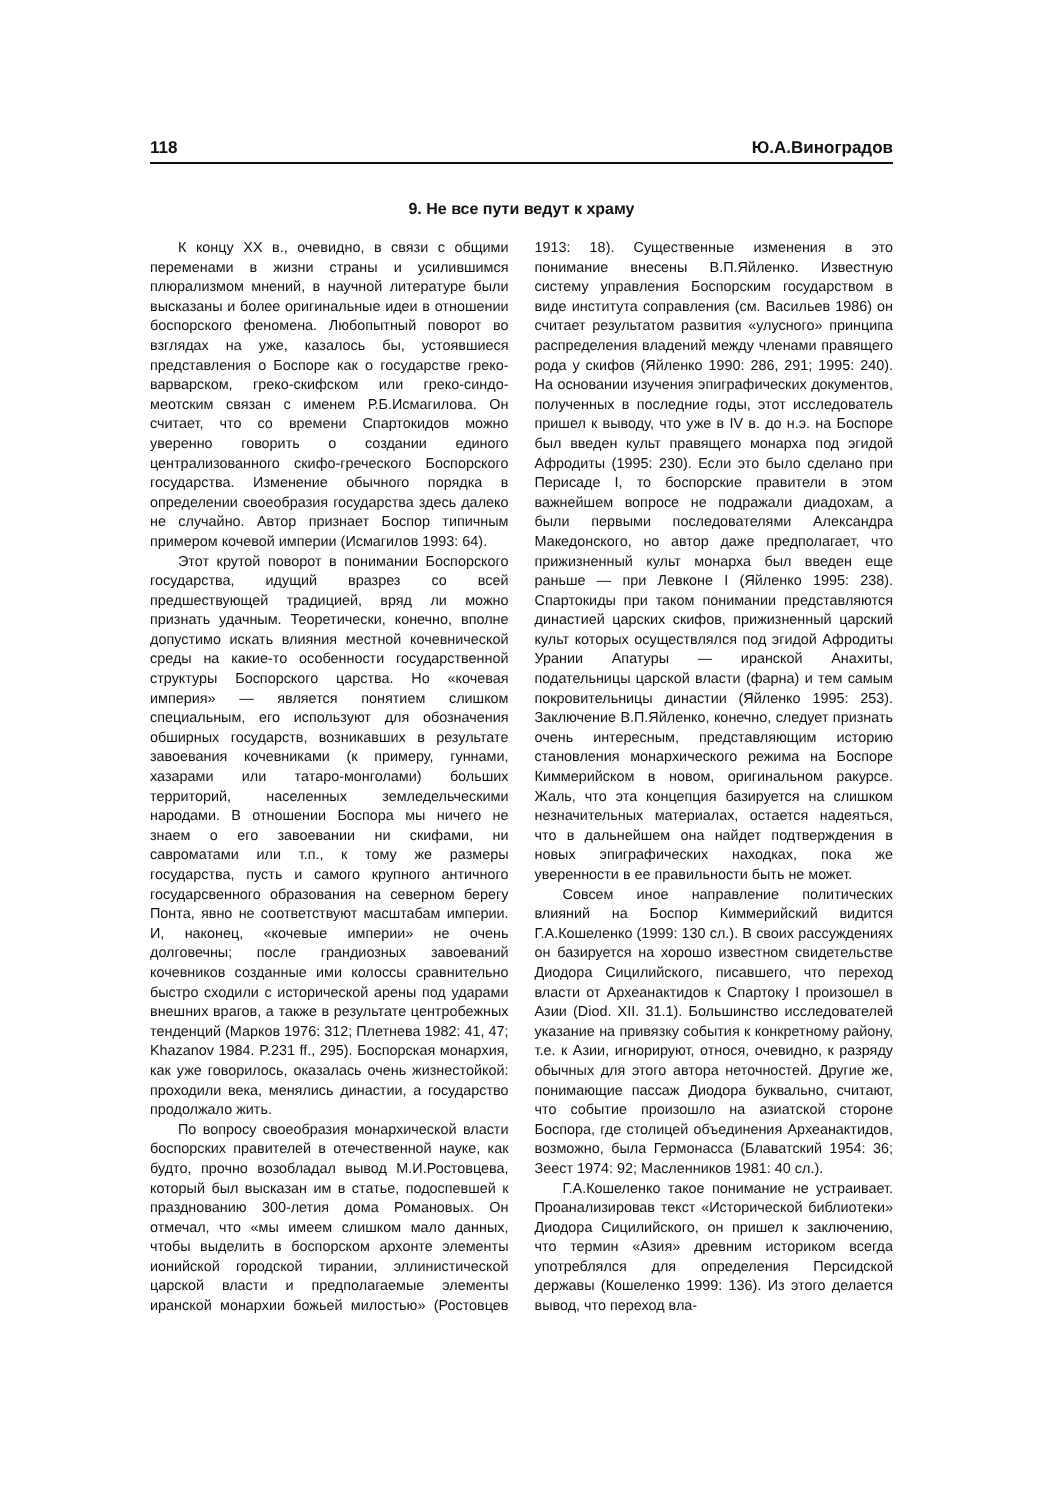118 Ю.А.Виноградов
9. Не все пути ведут к храму
К концу XX в., очевидно, в связи с общими переменами в жизни страны и усилившимся плюрализмом мнений, в научной литературе были высказаны и более оригинальные идеи в отношении боспорского феномена. Любопытный поворот во взглядах на уже, казалось бы, устоявшиеся представления о Боспоре как о государстве греко-варварском, греко-скифском или греко-синдо-меотским связан с именем Р.Б.Исмагилова. Он считает, что со времени Спартокидов можно уверенно говорить о создании единого централизованного скифо-греческого Боспорского государства. Изменение обычного порядка в определении своеобразия государства здесь далеко не случайно. Автор признает Боспор типичным примером кочевой империи (Исмагилов 1993: 64).
Этот крутой поворот в понимании Боспорского государства, идущий вразрез со всей предшествующей традицией, вряд ли можно признать удачным. Теоретически, конечно, вполне допустимо искать влияния местной кочевнической среды на какие-то особенности государственной структуры Боспорского царства. Но «кочевая империя» — является понятием слишком специальным, его используют для обозначения обширных государств, возникавших в результате завоевания кочевниками (к примеру, гуннами, хазарами или татаро-монголами) больших территорий, населенных земледельческими народами. В отношении Боспора мы ничего не знаем о его завоевании ни скифами, ни савроматами или т.п., к тому же размеры государства, пусть и самого крупного античного государсвенного образования на северном берегу Понта, явно не соответствуют масштабам империи. И, наконец, «кочевые империи» не очень долговечны; после грандиозных завоеваний кочевников созданные ими колоссы сравнительно быстро сходили с исторической арены под ударами внешних врагов, а также в результате центробежных тенденций (Марков 1976: 312; Плетнева 1982: 41, 47; Khazanov 1984. P.231 ff., 295). Боспорская монархия, как уже говорилось, оказалась очень жизнестойкой: проходили века, менялись династии, а государство продолжало жить.
По вопросу своеобразия монархической власти боспорских правителей в отечественной науке, как будто, прочно возобладал вывод М.И.Ростовцева, который был высказан им в статье, подоспевшей к празднованию 300-летия дома Романовых. Он отмечал, что «мы имеем слишком мало данных, чтобы выделить в боспорском архонте элементы ионийской городской тирании, эллинистической царской власти и предполагаемые элементы иранской монархии божьей милостью» (Ростовцев 1913: 18). Существенные изменения в это понимание внесены В.П.Яйленко. Известную систему управления Боспорским государством в виде института соправления (см. Васильев 1986) он считает результатом развития «улусного» принципа распределения владений между членами правящего рода у скифов (Яйленко 1990: 286, 291; 1995: 240). На основании изучения эпиграфических документов, полученных в последние годы, этот исследователь пришел к выводу, что уже в IV в. до н.э. на Боспоре был введен культ правящего монарха под эгидой Афродиты (1995: 230). Если это было сделано при Перисаде I, то боспорские правители в этом важнейшем вопросе не подражали диадохам, а были первыми последователями Александра Македонского, но автор даже предполагает, что прижизненный культ монарха был введен еще раньше — при Левконе I (Яйленко 1995: 238). Спартокиды при таком понимании представляются династией царских скифов, прижизненный царский культ которых осуществлялся под эгидой Афродиты Урании Апатуры — иранской Анахиты, подательницы царской власти (фарна) и тем самым покровительницы династии (Яйленко 1995: 253). Заключение В.П.Яйленко, конечно, следует признать очень интересным, представляющим историю становления монархического режима на Боспоре Киммерийском в новом, оригинальном ракурсе. Жаль, что эта концепция базируется на слишком незначительных материалах, остается надеяться, что в дальнейшем она найдет подтверждения в новых эпиграфических находках, пока же уверенности в ее правильности быть не может.
Совсем иное направление политических влияний на Боспор Киммерийский видится Г.А.Кошеленко (1999: 130 сл.). В своих рассуждениях он базируется на хорошо известном свидетельстве Диодора Сицилийского, писавшего, что переход власти от Археанактидов к Спартоку I произошел в Азии (Diod. XII. 31.1). Большинство исследователей указание на привязку события к конкретному району, т.е. к Азии, игнорируют, относя, очевидно, к разряду обычных для этого автора неточностей. Другие же, понимающие пассаж Диодора буквально, считают, что событие произошло на азиатской стороне Боспора, где столицей объединения Археанактидов, возможно, была Гермонасса (Блаватский 1954: 36; Зеест 1974: 92; Масленников 1981: 40 сл.).
Г.А.Кошеленко такое понимание не устраивает. Проанализировав текст «Исторической библиотеки» Диодора Сицилийского, он пришел к заключению, что термин «Азия» древним историком всегда употреблялся для определения Персидской державы (Кошеленко 1999: 136). Из этого делается вывод, что переход вла-